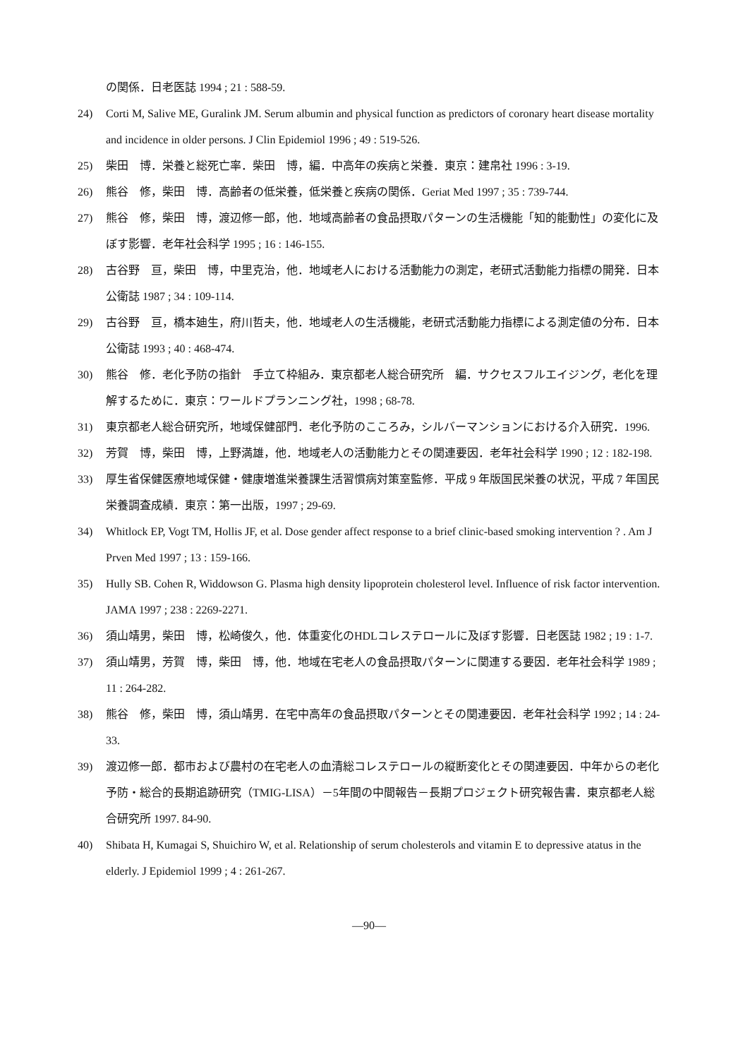の関係．日老医誌 1994 ; 21 : 588-59.
24) Corti M, Salive ME, Guralink JM. Serum albumin and physical function as predictors of coronary heart disease mortality and incidence in older persons. J Clin Epidemiol 1996 ; 49 : 519-526.
25) 柴田　博．栄養と総死亡率．柴田　博，編．中高年の疾病と栄養．東京：建帛社 1996 : 3-19.
26) 熊谷　修，柴田　博．高齢者の低栄養，低栄養と疾病の関係．Geriat Med 1997 ; 35 : 739-744.
27) 熊谷　修，柴田　博，渡辺修一郎，他．地域高齢者の食品摂取パターンの生活機能「知的能動性」の変化に及ぼす影響．老年社会科学 1995 ; 16 : 146-155.
28) 古谷野　亘，柴田　博，中里克治，他．地域老人における活動能力の測定，老研式活動能力指標の開発．日本公衛誌 1987 ; 34 : 109-114.
29) 古谷野　亘，橋本廸生，府川哲夫，他．地域老人の生活機能，老研式活動能力指標による測定値の分布．日本公衛誌 1993 ; 40 : 468-474.
30) 熊谷　修．老化予防の指針　手立て枠組み．東京都老人総合研究所　編．サクセスフルエイジング，老化を理解するために．東京：ワールドプランニング社，1998 ; 68-78.
31) 東京都老人総合研究所，地域保健部門．老化予防のこころみ，シルバーマンションにおける介入研究．1996.
32) 芳賀　博，柴田　博，上野満雄，他．地域老人の活動能力とその関連要因．老年社会科学 1990 ; 12 : 182-198.
33) 厚生省保健医療地域保健・健康増進栄養課生活習慣病対策室監修．平成 9 年版国民栄養の状況，平成 7 年国民栄養調査成績．東京：第一出版，1997 ; 29-69.
34) Whitlock EP, Vogt TM, Hollis JF, et al. Dose gender affect response to a brief clinic-based smoking intervention ? . Am J Prven Med 1997 ; 13 : 159-166.
35) Hully SB. Cohen R, Widdowson G. Plasma high density lipoprotein cholesterol level. Influence of risk factor intervention. JAMA 1997 ; 238 : 2269-2271.
36) 須山靖男，柴田　博，松崎俊久，他．体重変化のHDLコレステロールに及ぼす影響．日老医誌 1982 ; 19 : 1-7.
37) 須山靖男，芳賀　博，柴田　博，他．地域在宅老人の食品摂取パターンに関連する要因．老年社会科学 1989 ; 11 : 264-282.
38) 熊谷　修，柴田　博，須山靖男．在宅中高年の食品摂取パターンとその関連要因．老年社会科学 1992 ; 14 : 24-33.
39) 渡辺修一郎．都市および農村の在宅老人の血清総コレステロールの縦断変化とその関連要因．中年からの老化予防・総合的長期追跡研究（TMIG-LISA）－5年間の中間報告－長期プロジェクト研究報告書．東京都老人総合研究所 1997. 84-90.
40) Shibata H, Kumagai S, Shuichiro W, et al. Relationship of serum cholesterols and vitamin E to depressive atatus in the elderly. J Epidemiol 1999 ; 4 : 261-267.
—90—